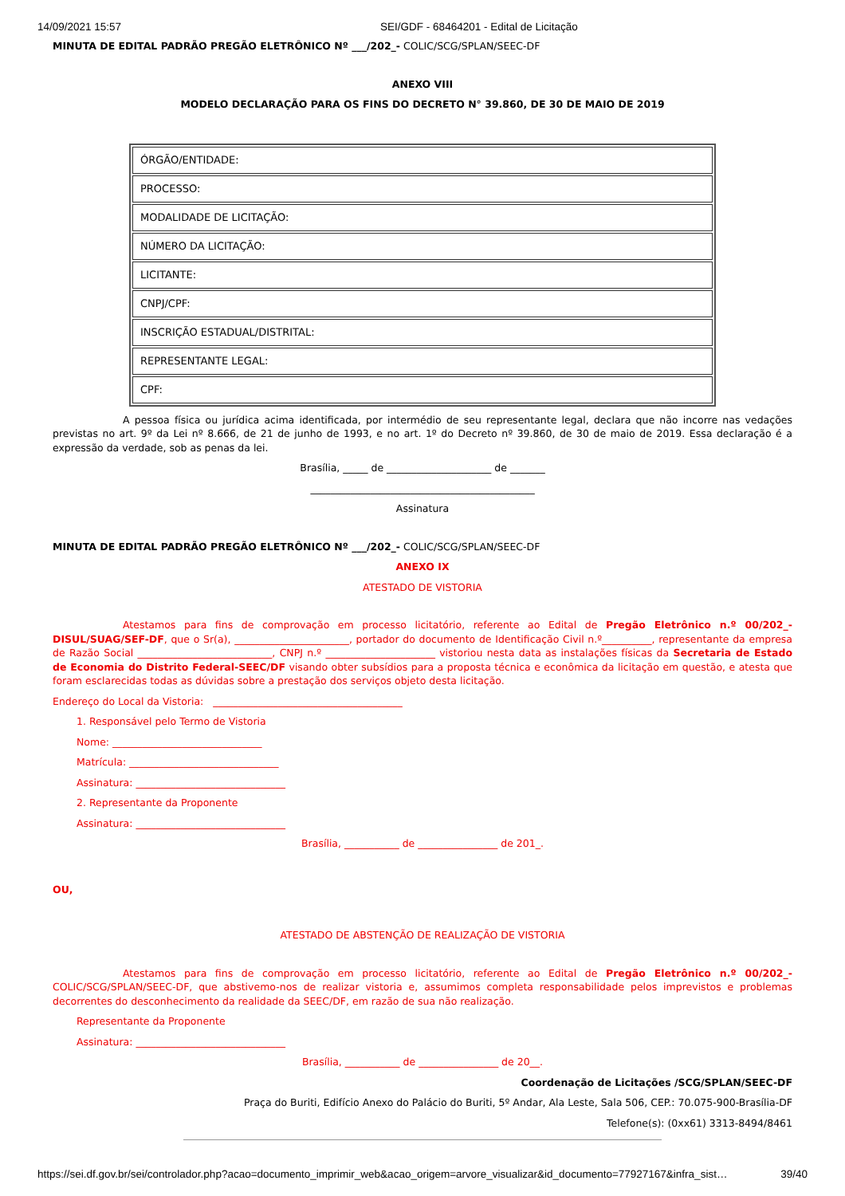14/09/2021 15:57 SEI/GDF - 68464201 - Edital de Licitação
MINUTA DE EDITAL PADRÃO PREGÃO ELETRÔNICO Nº ___/202_- COLIC/SCG/SPLAN/SEEC-DF
ANEXO VIII
MODELO DECLARAÇÃO PARA OS FINS DO DECRETO N° 39.860, DE 30 DE MAIO DE 2019
| ÓRGÃO/ENTIDADE: |
| PROCESSO: |
| MODALIDADE DE LICITAÇÃO: |
| NÚMERO DA LICITAÇÃO: |
| LICITANTE: |
| CNPJ/CPF: |
| INSCRIÇÃO ESTADUAL/DISTRITAL: |
| REPRESENTANTE LEGAL: |
| CPF: |
A pessoa física ou jurídica acima identificada, por intermédio de seu representante legal, declara que não incorre nas vedações previstas no art. 9º da Lei nº 8.666, de 21 de junho de 1993, e no art. 1º do Decreto nº 39.860, de 30 de maio de 2019. Essa declaração é a expressão da verdade, sob as penas da lei.
Brasília, _____ de _____________________ de _______
_____________________________________________
Assinatura
MINUTA DE EDITAL PADRÃO PREGÃO ELETRÔNICO Nº ___/202_- COLIC/SCG/SPLAN/SEEC-DF
ANEXO IX
ATESTADO DE VISTORIA
Atestamos para fins de comprovação em processo licitatório, referente ao Edital de Pregão Eletrônico n.º 00/202_-DISUL/SUAG/SEF-DF, que o Sr(a), _______________________, portador do documento de Identificação Civil n.º__________, representante da empresa de Razão Social ___________________________, CNPJ n.º ______________________ vistoriou nesta data as instalações físicas da Secretaria de Estado de Economia do Distrito Federal-SEEC/DF visando obter subsídios para a proposta técnica e econômica da licitação em questão, e atesta que foram esclarecidas todas as dúvidas sobre a prestação dos serviços objeto desta licitação.
Endereço do Local da Vistoria: ______________________________________
1. Responsável pelo Termo de Vistoria
Nome: ______________________________
Matrícula: ______________________________
Assinatura: ______________________________
2. Representante da Proponente
Assinatura: ______________________________
Brasília, ___________ de ________________ de 201_.
OU,
ATESTADO DE ABSTENÇÃO DE REALIZAÇÃO DE VISTORIA
Atestamos para fins de comprovação em processo licitatório, referente ao Edital de Pregão Eletrônico n.º 00/202_- COLIC/SCG/SPLAN/SEEC-DF, que abstivemo-nos de realizar vistoria e, assumimos completa responsabilidade pelos imprevistos e problemas decorrentes do desconhecimento da realidade da SEEC/DF, em razão de sua não realização.
Representante da Proponente
Assinatura: ______________________________
Brasília, ___________ de ________________ de 20__.
Coordenação de Licitações /SCG/SPLAN/SEEC-DF
Praça do Buriti, Edifício Anexo do Palácio do Buriti, 5º Andar, Ala Leste, Sala 506, CEP.: 70.075-900-Brasília-DF
Telefone(s): (0xx61) 3313-8494/8461
https://sei.df.gov.br/sei/controlador.php?acao=documento_imprimir_web&acao_origem=arvore_visualizar&id_documento=77927167&infra_sist… 39/40